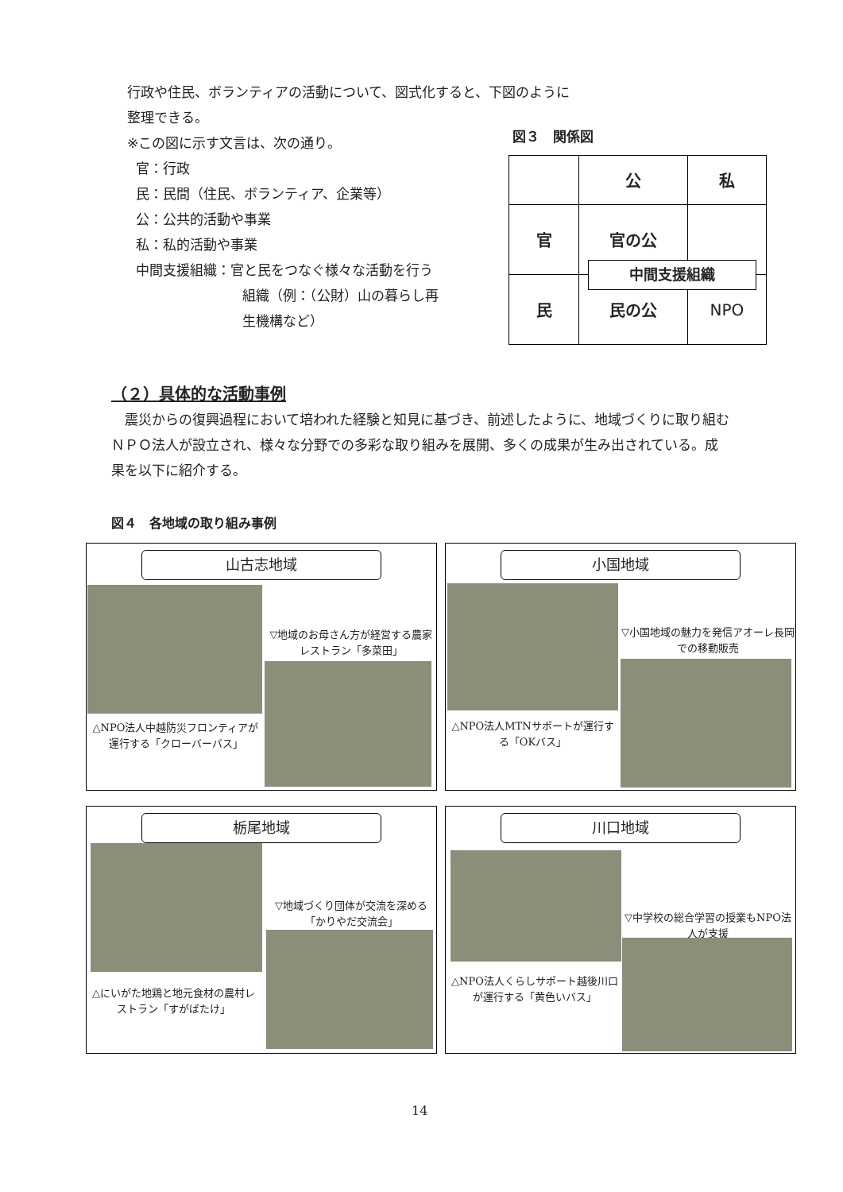行政や住民、ボランティアの活動について、図式化すると、下図のように整理できる。
※この図に示す文言は、次の通り。
官：行政
民：民間（住民、ボランティア、企業等）
公：公共的活動や事業
私：私的活動や事業
中間支援組織：官と民をつなぐ様々な活動を行う
組織（例：（公財）山の暮らし再
生機構など）
図３　関係図
| | 公 | 私 |
| 官 | 官の公 | |
| 民 | 民の公 | NPO |
中間支援組織
（２）具体的な活動事例
　震災からの復興過程において培われた経験と知見に基づき、前述したように、地域づくりに取り組むＮＰＯ法人が設立され、様々な分野での多彩な取り組みを展開、多くの成果が生み出されている。成果を以下に紹介する。
図４　各地域の取り組み事例
山古志地域
▽地域のお母さん方が経営する農家レストラン「多菜田」
△NPO法人中越防災フロンティアが運行する「クローバーバス」
小国地域
▽小国地域の魅力を発信アオーレ長岡での移動販売
△NPO法人MTNサポートが運行する「OKバス」
栃尾地域
▽地域づくり団体が交流を深める「かりやだ交流会」
△にいがた地鶏と地元食材の農村レストラン「すがばたけ」
川口地域
▽中学校の総合学習の授業もNPO法人が支援
△NPO法人くらしサポート越後川口が運行する「黄色いバス」
14